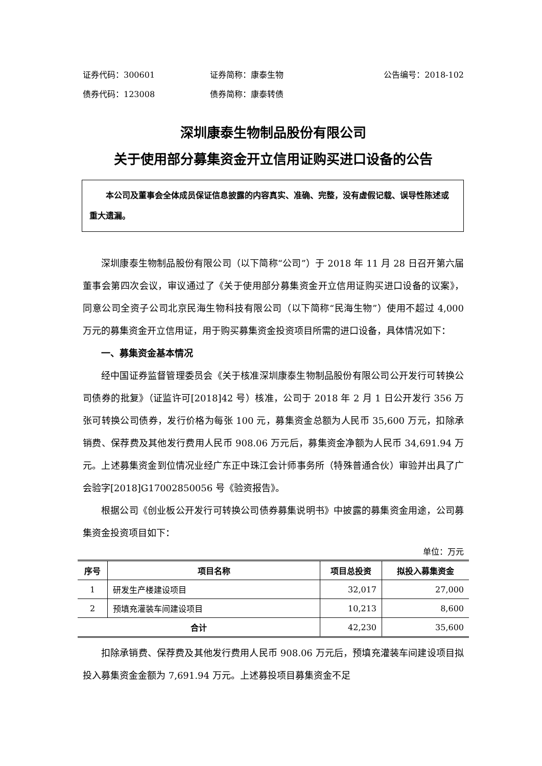证券代码：300601 证券简称：康泰生物 公告编号：2018-102
债券代码：123008 债券简称：康泰转债
深圳康泰生物制品股份有限公司
关于使用部分募集资金开立信用证购买进口设备的公告
  本公司及董事会全体成员保证信息披露的内容真实、准确、完整，没有虚假记载、误导性陈述或重大遗漏。
深圳康泰生物制品股份有限公司（以下简称“公司”）于 2018 年 11 月 28 日召开第六届董事会第四次会议，审议通过了《关于使用部分募集资金开立信用证购买进口设备的议案》，同意公司全资子公司北京民海生物科技有限公司（以下简称“民海生物”）使用不超过 4,000 万元的募集资金开立信用证，用于购买募集资金投资项目所需的进口设备，具体情况如下：
一、募集资金基本情况
经中国证券监督管理委员会《关于核准深圳康泰生物制品股份有限公司公开发行可转换公司债券的批复》（证监许可[2018]42 号）核准，公司于 2018 年 2 月 1 日公开发行 356 万张可转换公司债券，发行价格为每张 100 元，募集资金总额为人民币 35,600 万元，扣除承销费、保荐费及其他发行费用人民币 908.06 万元后，募集资金净额为人民币 34,691.94 万元。上述募集资金到位情况业经广东正中珠江会计师事务所（特殊普通合伙）审验并出具了广会验字[2018]G17002850056 号《验资报告》。
根据公司《创业板公开发行可转换公司债券募集说明书》中披露的募集资金用途，公司募集资金投资项目如下：
单位：万元
| 序号 | 项目名称 | 项目总投资 | 拟投入募集资金 |
| --- | --- | --- | --- |
| 1 | 研发生产楼建设项目 | 32,017 | 27,000 |
| 2 | 预填充灌装车间建设项目 | 10,213 | 8,600 |
| 合计 | | 42,230 | 35,600 |
扣除承销费、保荐费及其他发行费用人民币 908.06 万元后，预填充灌装车间建设项目拟投入募集资金金额为 7,691.94 万元。上述募投项目募集资金不足